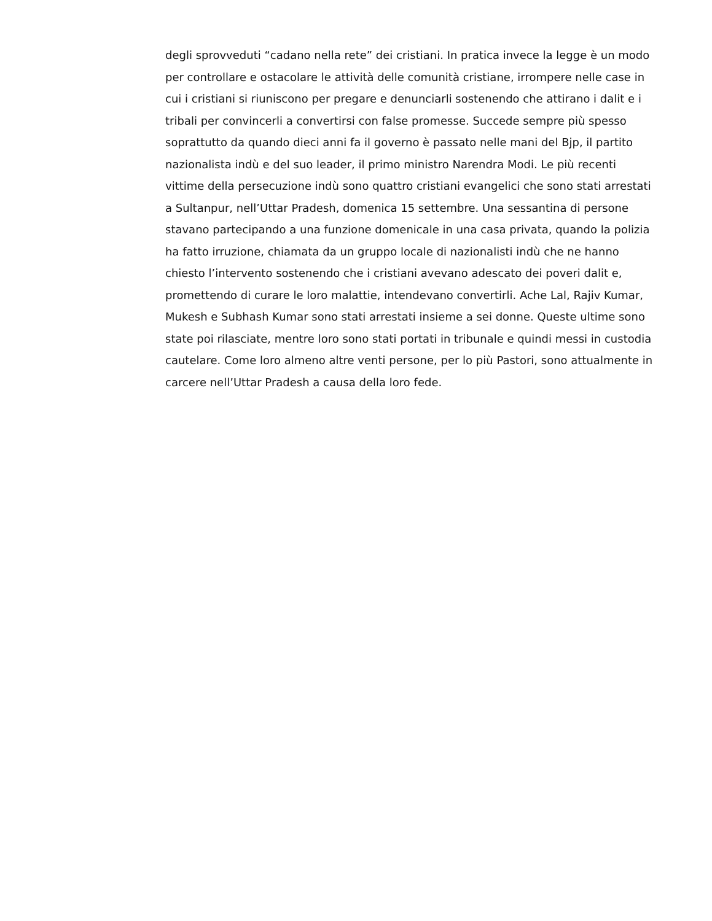degli sprovveduti “cadano nella rete” dei cristiani. In pratica invece la legge è un modo
per controllare e ostacolare le attività delle comunità cristiane, irrompere nelle case in
cui i cristiani si riuniscono per pregare e denunciarli sostenendo che attirano i dalit e i
tribali per convincerli a convertirsi con false promesse. Succede sempre più spesso
soprattutto da quando dieci anni fa il governo è passato nelle mani del Bjp, il partito
nazionalista indù e del suo leader, il primo ministro Narendra Modi. Le più recenti
vittime della persecuzione indù sono quattro cristiani evangelici che sono stati arrestati
a Sultanpur, nell’Uttar Pradesh, domenica 15 settembre. Una sessantina di persone
stavano partecipando a una funzione domenicale in una casa privata, quando la polizia
ha fatto irruzione, chiamata da un gruppo locale di nazionalisti indù che ne hanno
chiesto l’intervento sostenendo che i cristiani avevano adescato dei poveri dalit e,
promettendo di curare le loro malattie, intendevano convertirli. Ache Lal, Rajiv Kumar,
Mukesh e Subhash Kumar sono stati arrestati insieme a sei donne. Queste ultime sono
state poi rilasciate, mentre loro sono stati portati in tribunale e quindi messi in custodia
cautelare. Come loro almeno altre venti persone, per lo più Pastori, sono attualmente in
carcere nell’Uttar Pradesh a causa della loro fede.